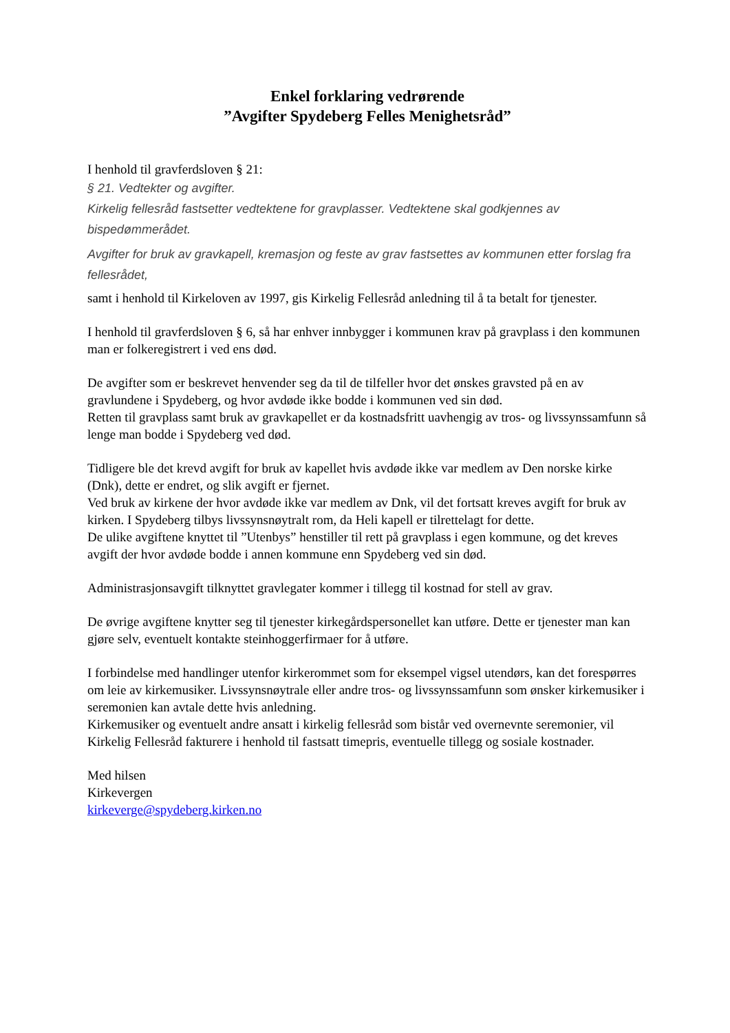Enkel forklaring vedrørende
”Avgifter Spydeberg Felles Menighetsråd”
I henhold til gravferdsloven § 21:
§ 21. Vedtekter og avgifter.
Kirkelig fellesråd fastsetter vedtektene for gravplasser. Vedtektene skal godkjennes av bispedømmerådet.
Avgifter for bruk av gravkapell, kremasjon og feste av grav fastsettes av kommunen etter forslag fra fellesrådet,
samt i henhold til Kirkeloven av 1997, gis Kirkelig Fellesråd anledning til å ta betalt for tjenester.
I henhold til gravferdsloven § 6, så har enhver innbygger i kommunen krav på gravplass i den kommunen man er folkeregistrert i ved ens død.
De avgifter som er beskrevet henvender seg da til de tilfeller hvor det ønskes gravsted på en av gravlundene i Spydeberg, og hvor avdøde ikke bodde i kommunen ved sin død.
Retten til gravplass samt bruk av gravkapellet er da kostnadsfritt uavhengig av tros- og livssynssamfunn så lenge man bodde i Spydeberg ved død.
Tidligere ble det krevd avgift for bruk av kapellet hvis avdøde ikke var medlem av Den norske kirke (Dnk), dette er endret, og slik avgift er fjernet.
Ved bruk av kirkene der hvor avdøde ikke var medlem av Dnk, vil det fortsatt kreves avgift for bruk av kirken. I Spydeberg tilbys livssynsnøytralt rom, da Heli kapell er tilrettelagt for dette.
De ulike avgiftene knyttet til ”Utenbys” henstiller til rett på gravplass i egen kommune, og det kreves avgift der hvor avdøde bodde i annen kommune enn Spydeberg ved sin død.
Administrasjonsavgift tilknyttet gravlegater kommer i tillegg til kostnad for stell av grav.
De øvrige avgiftene knytter seg til tjenester kirkegårdspersonellet kan utføre. Dette er tjenester man kan gjøre selv, eventuelt kontakte steinhoggerfirmaer for å utføre.
I forbindelse med handlinger utenfor kirkerommet som for eksempel vigsel utendørs, kan det forespørres om leie av kirkemusiker. Livssynsnøytrale eller andre tros- og livssynssamfunn som ønsker kirkemusiker i seremonien kan avtale dette hvis anledning.
Kirkemusiker og eventuelt andre ansatt i kirkelig fellesråd som bistår ved overnevnte seremonier, vil Kirkelig Fellesråd fakturere i henhold til fastsatt timepris, eventuelle tillegg og sosiale kostnader.
Med hilsen
Kirkevergen
kirkeverge@spydeberg.kirken.no